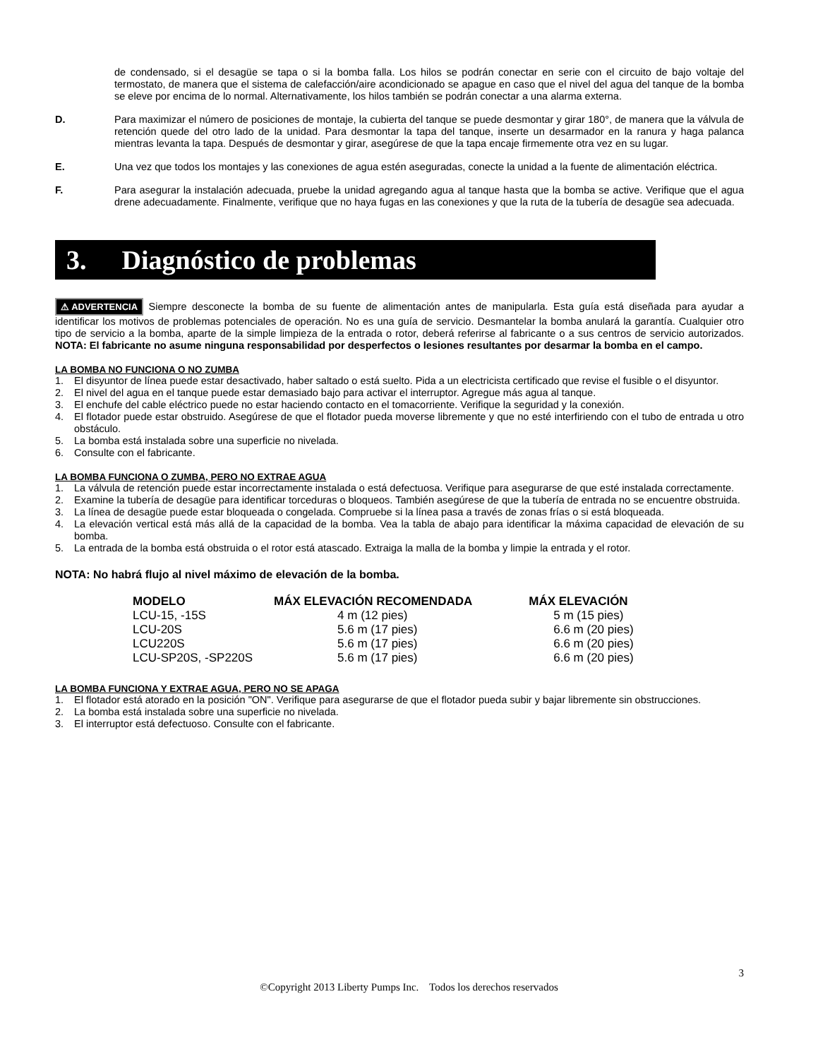de condensado, si el desagüe se tapa o si la bomba falla. Los hilos se podrán conectar en serie con el circuito de bajo voltaje del termostato, de manera que el sistema de calefacción/aire acondicionado se apague en caso que el nivel del agua del tanque de la bomba se eleve por encima de lo normal. Alternativamente, los hilos también se podrán conectar a una alarma externa.
D.
Para maximizar el número de posiciones de montaje, la cubierta del tanque se puede desmontar y girar 180°, de manera que la válvula de retención quede del otro lado de la unidad. Para desmontar la tapa del tanque, inserte un desarmador en la ranura y haga palanca mientras levanta la tapa. Después de desmontar y girar, asegúrese de que la tapa encaje firmemente otra vez en su lugar.
E.
Una vez que todos los montajes y las conexiones de agua estén aseguradas, conecte la unidad a la fuente de alimentación eléctrica.
F.
Para asegurar la instalación adecuada, pruebe la unidad agregando agua al tanque hasta que la bomba se active. Verifique que el agua drene adecuadamente. Finalmente, verifique que no haya fugas en las conexiones y que la ruta de la tubería de desagüe sea adecuada.
3. Diagnóstico de problemas
⚠ ADVERTENCIA Siempre desconecte la bomba de su fuente de alimentación antes de manipularla. Esta guía está diseñada para ayudar a identificar los motivos de problemas potenciales de operación. No es una guía de servicio. Desmantelar la bomba anulará la garantía. Cualquier otro tipo de servicio a la bomba, aparte de la simple limpieza de la entrada o rotor, deberá referirse al fabricante o a sus centros de servicio autorizados. NOTA: El fabricante no asume ninguna responsabilidad por desperfectos o lesiones resultantes por desarmar la bomba en el campo.
LA BOMBA NO FUNCIONA O NO ZUMBA
1.
El disyuntor de línea puede estar desactivado, haber saltado o está suelto. Pida a un electricista certificado que revise el fusible o el disyuntor.
2.
El nivel del agua en el tanque puede estar demasiado bajo para activar el interruptor. Agregue más agua al tanque.
3.
El enchufe del cable eléctrico puede no estar haciendo contacto en el tomacorriente. Verifique la seguridad y la conexión.
4.
El flotador puede estar obstruido. Asegúrese de que el flotador pueda moverse libremente y que no esté interfiriendo con el tubo de entrada u otro obstáculo.
5.
La bomba está instalada sobre una superficie no nivelada.
6.
Consulte con el fabricante.
LA BOMBA FUNCIONA O ZUMBA, PERO NO EXTRAE AGUA
1.
La válvula de retención puede estar incorrectamente instalada o está defectuosa. Verifique para asegurarse de que esté instalada correctamente.
2.
Examine la tubería de desagüe para identificar torceduras o bloqueos. También asegúrese de que la tubería de entrada no se encuentre obstruida.
3.
La línea de desagüe puede estar bloqueada o congelada. Compruebe si la línea pasa a través de zonas frías o si está bloqueada.
4.
La elevación vertical está más allá de la capacidad de la bomba. Vea la tabla de abajo para identificar la máxima capacidad de elevación de su bomba.
5.
La entrada de la bomba está obstruida o el rotor está atascado. Extraiga la malla de la bomba y limpie la entrada y el rotor.
NOTA: No habrá flujo al nivel máximo de elevación de la bomba.
| MODELO | MÁX ELEVACIÓN RECOMENDADA | MÁX ELEVACIÓN |
| --- | --- | --- |
| LCU-15, -15S | 4 m (12 pies) | 5 m (15 pies) |
| LCU-20S | 5.6 m (17 pies) | 6.6 m (20 pies) |
| LCU220S | 5.6 m (17 pies) | 6.6 m (20 pies) |
| LCU-SP20S, -SP220S | 5.6 m (17 pies) | 6.6 m (20 pies) |
LA BOMBA FUNCIONA Y EXTRAE AGUA, PERO NO SE APAGA
1.
El flotador está atorado en la posición "ON". Verifique para asegurarse de que el flotador pueda subir y bajar libremente sin obstrucciones.
2.
La bomba está instalada sobre una superficie no nivelada.
3.
El interruptor está defectuoso. Consulte con el fabricante.
3
©Copyright 2013 Liberty Pumps Inc. Todos los derechos reservados